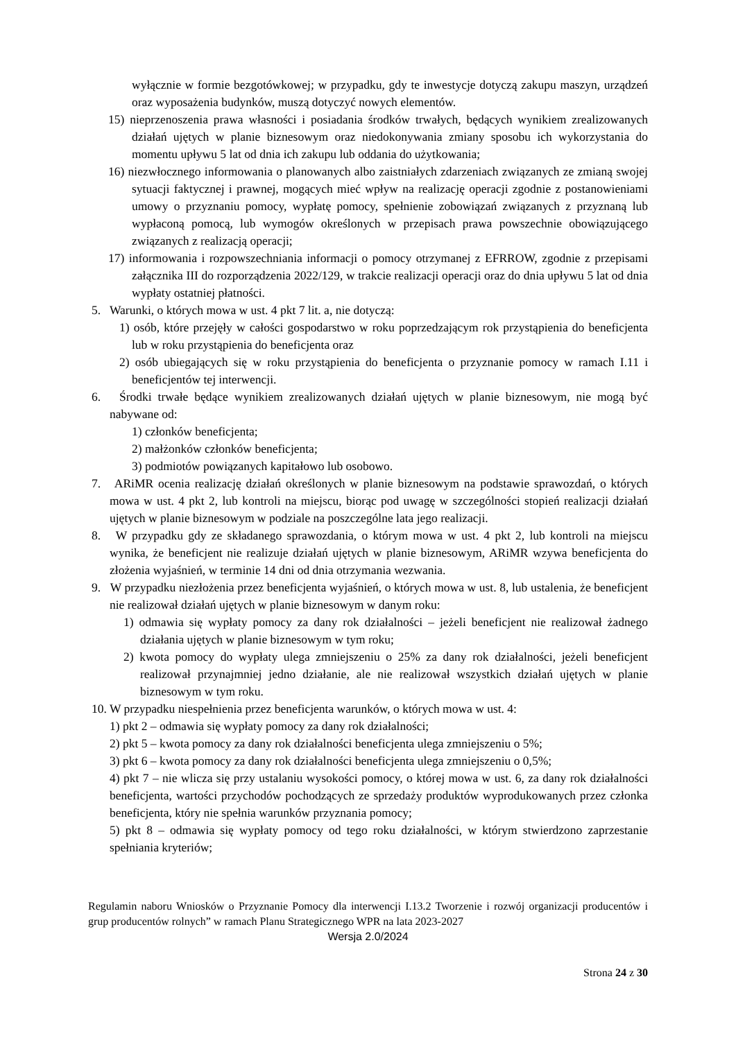wyłącznie w formie bezgotówkowej; w przypadku, gdy te inwestycje dotyczą zakupu maszyn, urządzeń oraz wyposażenia budynków, muszą dotyczyć nowych elementów.
15) nieprzenoszenia prawa własności i posiadania środków trwałych, będących wynikiem zrealizowanych działań ujętych w planie biznesowym oraz niedokonywania zmiany sposobu ich wykorzystania do momentu upływu 5 lat od dnia ich zakupu lub oddania do użytkowania;
16) niezwłocznego informowania o planowanych albo zaistniałych zdarzeniach związanych ze zmianą swojej sytuacji faktycznej i prawnej, mogących mieć wpływ na realizację operacji zgodnie z postanowieniami umowy o przyznaniu pomocy, wypłatę pomocy, spełnienie zobowiązań związanych z przyznaną lub wypłaconą pomocą, lub wymogów określonych w przepisach prawa powszechnie obowiązującego związanych z realizacją operacji;
17) informowania i rozpowszechniania informacji o pomocy otrzymanej z EFRROW, zgodnie z przepisami załącznika III do rozporządzenia 2022/129, w trakcie realizacji operacji oraz do dnia upływu 5 lat od dnia wypłaty ostatniej płatności.
5. Warunki, o których mowa w ust. 4 pkt 7 lit. a, nie dotyczą:
1) osób, które przejęły w całości gospodarstwo w roku poprzedzającym rok przystąpienia do beneficjenta lub w roku przystąpienia do beneficjenta oraz
2) osób ubiegających się w roku przystąpienia do beneficjenta o przyznanie pomocy w ramach I.11 i beneficjentów tej interwencji.
6. Środki trwałe będące wynikiem zrealizowanych działań ujętych w planie biznesowym, nie mogą być nabywane od:
1) członków beneficjenta;
2) małżonków członków beneficjenta;
3) podmiotów powiązanych kapitałowo lub osobowo.
7. ARiMR ocenia realizację działań określonych w planie biznesowym na podstawie sprawozdań, o których mowa w ust. 4 pkt 2, lub kontroli na miejscu, biorąc pod uwagę w szczególności stopień realizacji działań ujętych w planie biznesowym w podziale na poszczególne lata jego realizacji.
8. W przypadku gdy ze składanego sprawozdania, o którym mowa w ust. 4 pkt 2, lub kontroli na miejscu wynika, że beneficjent nie realizuje działań ujętych w planie biznesowym, ARiMR wzywa beneficjenta do złożenia wyjaśnień, w terminie 14 dni od dnia otrzymania wezwania.
9. W przypadku niezłożenia przez beneficjenta wyjaśnień, o których mowa w ust. 8, lub ustalenia, że beneficjent nie realizował działań ujętych w planie biznesowym w danym roku:
1) odmawia się wypłaty pomocy za dany rok działalności – jeżeli beneficjent nie realizował żadnego działania ujętych w planie biznesowym w tym roku;
2) kwota pomocy do wypłaty ulega zmniejszeniu o 25% za dany rok działalności, jeżeli beneficjent realizował przynajmniej jedno działanie, ale nie realizował wszystkich działań ujętych w planie biznesowym w tym roku.
10. W przypadku niespełnienia przez beneficjenta warunków, o których mowa w ust. 4:
1) pkt 2 – odmawia się wypłaty pomocy za dany rok działalności;
2) pkt 5 – kwota pomocy za dany rok działalności beneficjenta ulega zmniejszeniu o 5%;
3) pkt 6 – kwota pomocy za dany rok działalności beneficjenta ulega zmniejszeniu o 0,5%;
4) pkt 7 – nie wlicza się przy ustalaniu wysokości pomocy, o której mowa w ust. 6, za dany rok działalności beneficjenta, wartości przychodów pochodzących ze sprzedaży produktów wyprodukowanych przez członka beneficjenta, który nie spełnia warunków przyznania pomocy;
5) pkt 8 – odmawia się wypłaty pomocy od tego roku działalności, w którym stwierdzono zaprzestanie spełniania kryteriów;
Regulamin naboru Wniosków o Przyznanie Pomocy dla interwencji I.13.2 Tworzenie i rozwój organizacji producentów i grup producentów rolnych” w ramach Planu Strategicznego WPR na lata 2023-2027
Wersja 2.0/2024
Strona 24 z 30